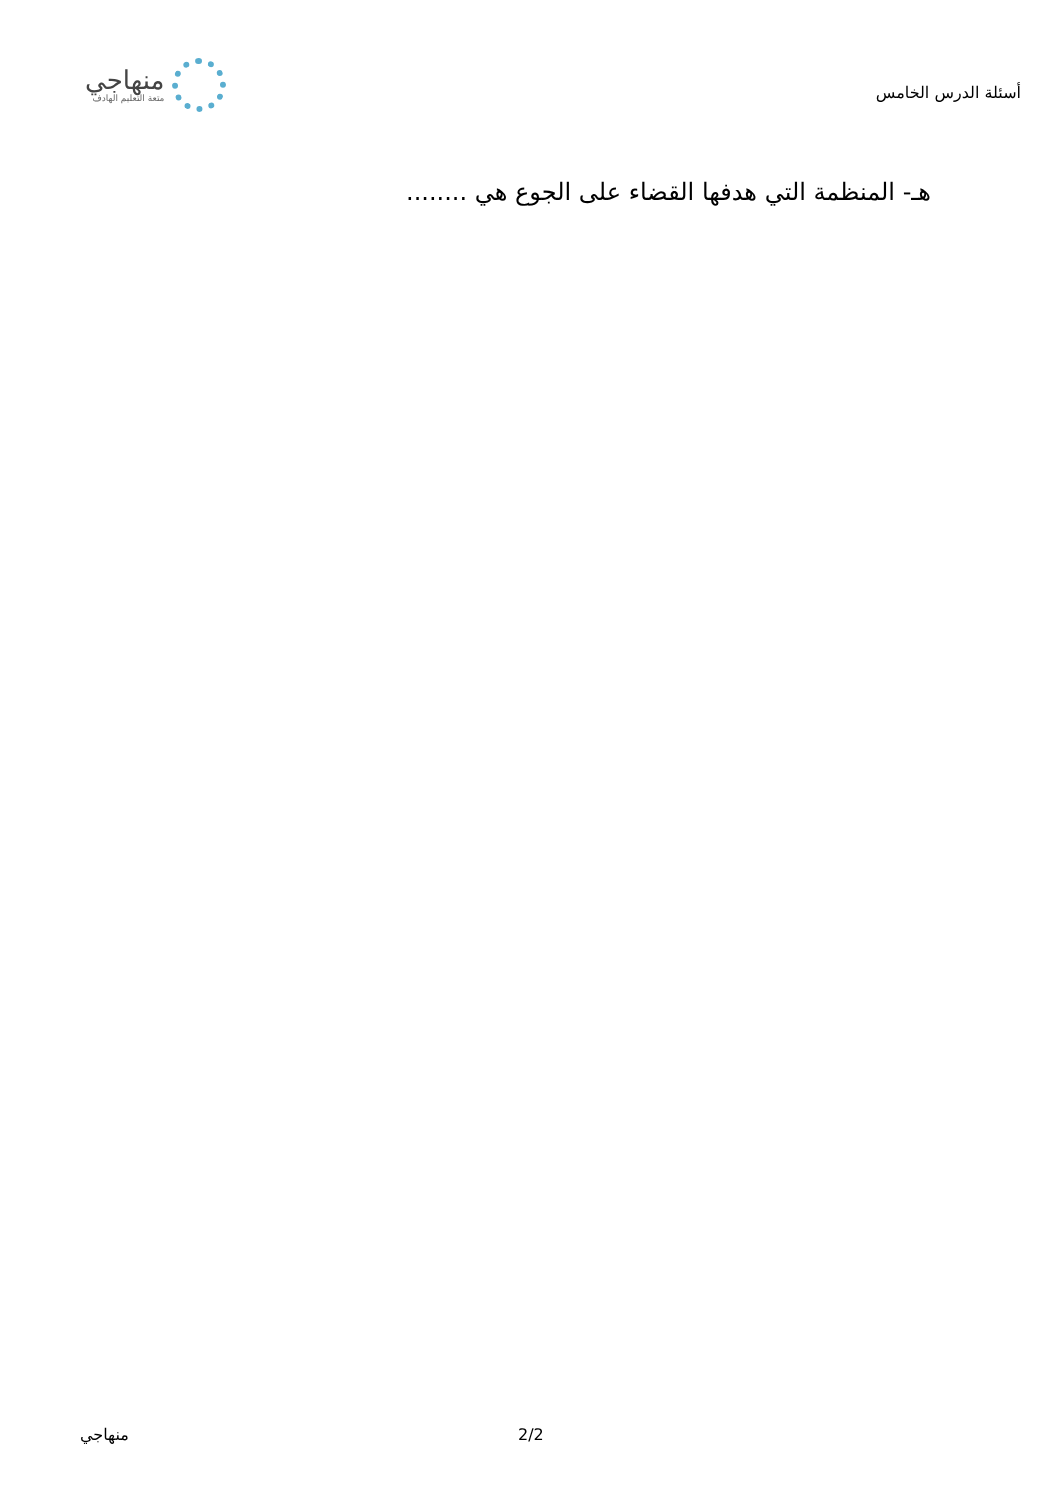أسئلة الدرس الخامس
منهاجي
متعة التعليم الهادف
هـ- المنظمة التي هدفها القضاء على الجوع هي ........
منهاجي 2/2